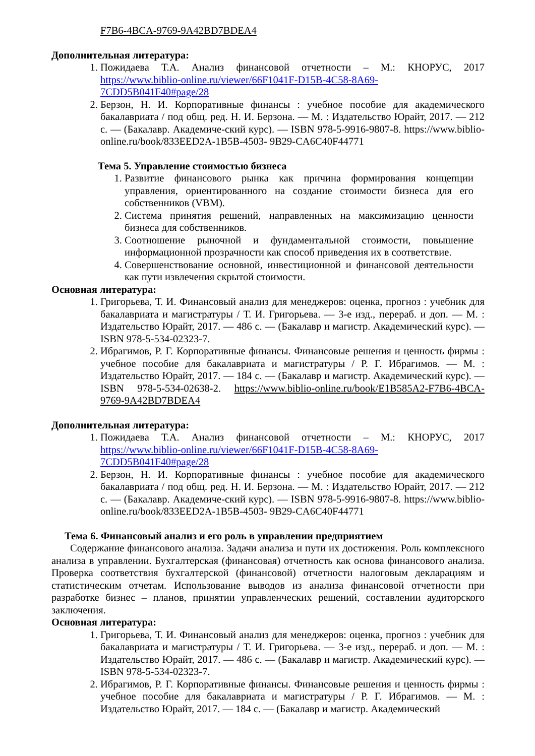F7B6-4BCA-9769-9A42BD7BDEA4
Дополнительная литература:
1. Пожидаева Т.А. Анализ финансовой отчетности – М.: КНОРУС, 2017 https://www.biblio-online.ru/viewer/66F1041F-D15B-4C58-8A69-7CDD5B041F40#page/28
2. Берзон, Н. И. Корпоративные финансы : учебное пособие для академического бакалавриата / под общ. ред. Н. И. Берзона. — М. : Издательство Юрайт, 2017. — 212 с. — (Бакалавр. Академиче-ский курс). — ISBN 978-5-9916-9807-8. https://www.biblio-online.ru/book/833EED2A-1B5B-4503- 9B29-CA6C40F44771
Тема 5. Управление стоимостью бизнеса
1. Развитие финансового рынка как причина формирования концепции управления, ориентированного на создание стоимости бизнеса для его собственников (VBM).
2. Система принятия решений, направленных на максимизацию ценности бизнеса для собственников.
3. Соотношение рыночной и фундаментальной стоимости, повышение информационной прозрачности как способ приведения их в соответствие.
4. Совершенствование основной, инвестиционной и финансовой деятельности как пути извлечения скрытой стоимости.
Основная литература:
1. Григорьева, Т. И. Финансовый анализ для менеджеров: оценка, прогноз : учебник для бакалавриата и магистратуры / Т. И. Григорьева. — 3-е изд., перераб. и доп. — М. : Издательство Юрайт, 2017. — 486 с. — (Бакалавр и магистр. Академический курс). — ISBN 978-5-534-02323-7.
2. Ибрагимов, Р. Г. Корпоративные финансы. Финансовые решения и ценность фирмы : учебное пособие для бакалавриата и магистратуры / Р. Г. Ибрагимов. — М. : Издательство Юрайт, 2017. — 184 с. — (Бакалавр и магистр. Академический курс). — ISBN 978-5-534-02638-2. https://www.biblio-online.ru/book/E1B585A2-F7B6-4BCA-9769-9A42BD7BDEA4
Дополнительная литература:
1. Пожидаева Т.А. Анализ финансовой отчетности – М.: КНОРУС, 2017 https://www.biblio-online.ru/viewer/66F1041F-D15B-4C58-8A69-7CDD5B041F40#page/28
2. Берзон, Н. И. Корпоративные финансы : учебное пособие для академического бакалавриата / под общ. ред. Н. И. Берзона. — М. : Издательство Юрайт, 2017. — 212 с. — (Бакалавр. Академиче-ский курс). — ISBN 978-5-9916-9807-8. https://www.biblio-online.ru/book/833EED2A-1B5B-4503- 9B29-CA6C40F44771
Тема 6. Финансовый анализ и его роль в управлении предприятием
Содержание финансового анализа. Задачи анализа и пути их достижения. Роль комплексного анализа в управлении. Бухгалтерская (финансовая) отчетность как основа финансового анализа. Проверка соответствия бухгалтерской (финансовой) отчетности налоговым декларациям и статистическим отчетам. Использование выводов из анализа финансовой отчетности при разработке бизнес – планов, принятии управленческих решений, составлении аудиторского заключения.
Основная литература:
1. Григорьева, Т. И. Финансовый анализ для менеджеров: оценка, прогноз : учебник для бакалавриата и магистратуры / Т. И. Григорьева. — 3-е изд., перераб. и доп. — М. : Издательство Юрайт, 2017. — 486 с. — (Бакалавр и магистр. Академический курс). — ISBN 978-5-534-02323-7.
2. Ибрагимов, Р. Г. Корпоративные финансы. Финансовые решения и ценность фирмы : учебное пособие для бакалавриата и магистратуры / Р. Г. Ибрагимов. — М. : Издательство Юрайт, 2017. — 184 с. — (Бакалавр и магистр. Академический